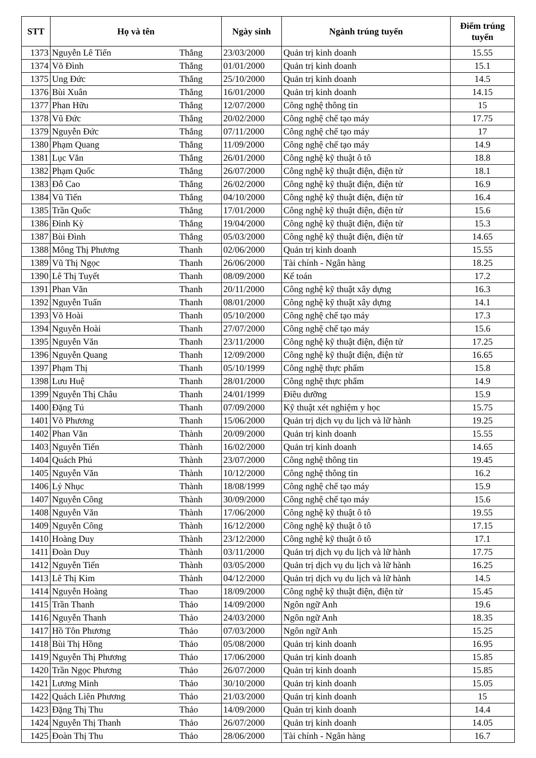| STT | Họ và tên | | Ngày sinh | Ngành trúng tuyển | Điểm trúng tuyển |
| --- | --- | --- | --- | --- | --- |
| 1373 | Nguyễn Lê Tiến | Thắng | 23/03/2000 | Quản trị kinh doanh | 15.55 |
| 1374 | Võ Đình | Thắng | 01/01/2000 | Quản trị kinh doanh | 15.1 |
| 1375 | Ung Đức | Thắng | 25/10/2000 | Quản trị kinh doanh | 14.5 |
| 1376 | Bùi Xuân | Thắng | 16/01/2000 | Quản trị kinh doanh | 14.15 |
| 1377 | Phan Hữu | Thắng | 12/07/2000 | Công nghệ thông tin | 15 |
| 1378 | Vũ Đức | Thắng | 20/02/2000 | Công nghệ chế tạo máy | 17.75 |
| 1379 | Nguyễn Đức | Thắng | 07/11/2000 | Công nghệ chế tạo máy | 17 |
| 1380 | Phạm Quang | Thắng | 11/09/2000 | Công nghệ chế tạo máy | 14.9 |
| 1381 | Lục Văn | Thắng | 26/01/2000 | Công nghệ kỹ thuật ô tô | 18.8 |
| 1382 | Phạm Quốc | Thắng | 26/07/2000 | Công nghệ kỹ thuật điện, điện tử | 18.1 |
| 1383 | Đỗ Cao | Thắng | 26/02/2000 | Công nghệ kỹ thuật điện, điện tử | 16.9 |
| 1384 | Vũ Tiến | Thắng | 04/10/2000 | Công nghệ kỹ thuật điện, điện tử | 16.4 |
| 1385 | Trần Quốc | Thắng | 17/01/2000 | Công nghệ kỹ thuật điện, điện tử | 15.6 |
| 1386 | Đinh Kỳ | Thắng | 19/04/2000 | Công nghệ kỹ thuật điện, điện tử | 15.3 |
| 1387 | Bùi Đình | Thắng | 05/03/2000 | Công nghệ kỹ thuật điện, điện tử | 14.65 |
| 1388 | Mông Thị Phương | Thanh | 02/06/2000 | Quản trị kinh doanh | 15.55 |
| 1389 | Vũ Thị Ngọc | Thanh | 26/06/2000 | Tài chính - Ngân hàng | 18.25 |
| 1390 | Lê Thị Tuyết | Thanh | 08/09/2000 | Kế toán | 17.2 |
| 1391 | Phan Văn | Thanh | 20/11/2000 | Công nghệ kỹ thuật xây dựng | 16.3 |
| 1392 | Nguyễn Tuấn | Thanh | 08/01/2000 | Công nghệ kỹ thuật xây dựng | 14.1 |
| 1393 | Võ Hoài | Thanh | 05/10/2000 | Công nghệ chế tạo máy | 17.3 |
| 1394 | Nguyễn Hoài | Thanh | 27/07/2000 | Công nghệ chế tạo máy | 15.6 |
| 1395 | Nguyễn Văn | Thanh | 23/11/2000 | Công nghệ kỹ thuật điện, điện tử | 17.25 |
| 1396 | Nguyễn Quang | Thanh | 12/09/2000 | Công nghệ kỹ thuật điện, điện tử | 16.65 |
| 1397 | Phạm Thị | Thanh | 05/10/1999 | Công nghệ thực phẩm | 15.8 |
| 1398 | Lưu Huệ | Thanh | 28/01/2000 | Công nghệ thực phẩm | 14.9 |
| 1399 | Nguyễn Thị Châu | Thanh | 24/01/1999 | Điều dưỡng | 15.9 |
| 1400 | Đặng Tú | Thanh | 07/09/2000 | Kỹ thuật xét nghiệm y học | 15.75 |
| 1401 | Võ Phương | Thanh | 15/06/2000 | Quản trị dịch vụ du lịch và lữ hành | 19.25 |
| 1402 | Phan Văn | Thành | 20/09/2000 | Quản trị kinh doanh | 15.55 |
| 1403 | Nguyễn Tiến | Thành | 16/02/2000 | Quản trị kinh doanh | 14.65 |
| 1404 | Quách Phú | Thành | 23/07/2000 | Công nghệ thông tin | 19.45 |
| 1405 | Nguyễn Văn | Thành | 10/12/2000 | Công nghệ thông tin | 16.2 |
| 1406 | Lỷ Nhục | Thành | 18/08/1999 | Công nghệ chế tạo máy | 15.9 |
| 1407 | Nguyễn Công | Thành | 30/09/2000 | Công nghệ chế tạo máy | 15.6 |
| 1408 | Nguyễn Văn | Thành | 17/06/2000 | Công nghệ kỹ thuật ô tô | 19.55 |
| 1409 | Nguyễn Công | Thành | 16/12/2000 | Công nghệ kỹ thuật ô tô | 17.15 |
| 1410 | Hoàng Duy | Thành | 23/12/2000 | Công nghệ kỹ thuật ô tô | 17.1 |
| 1411 | Đoàn Duy | Thành | 03/11/2000 | Quản trị dịch vụ du lịch và lữ hành | 17.75 |
| 1412 | Nguyễn Tiến | Thành | 03/05/2000 | Quản trị dịch vụ du lịch và lữ hành | 16.25 |
| 1413 | Lê Thị Kim | Thành | 04/12/2000 | Quản trị dịch vụ du lịch và lữ hành | 14.5 |
| 1414 | Nguyễn Hoàng | Thao | 18/09/2000 | Công nghệ kỹ thuật điện, điện tử | 15.45 |
| 1415 | Trần Thanh | Thảo | 14/09/2000 | Ngôn ngữ Anh | 19.6 |
| 1416 | Nguyễn Thanh | Thảo | 24/03/2000 | Ngôn ngữ Anh | 18.35 |
| 1417 | Hồ Tôn Phương | Thảo | 07/03/2000 | Ngôn ngữ Anh | 15.25 |
| 1418 | Bùi Thị Hồng | Thảo | 05/08/2000 | Quản trị kinh doanh | 16.95 |
| 1419 | Nguyễn Thị Phương | Thảo | 17/06/2000 | Quản trị kinh doanh | 15.85 |
| 1420 | Trần Ngọc Phương | Thảo | 26/07/2000 | Quản trị kinh doanh | 15.85 |
| 1421 | Lương Minh | Thảo | 30/10/2000 | Quản trị kinh doanh | 15.05 |
| 1422 | Quách Liên Phương | Thảo | 21/03/2000 | Quản trị kinh doanh | 15 |
| 1423 | Đặng Thị Thu | Thảo | 14/09/2000 | Quản trị kinh doanh | 14.4 |
| 1424 | Nguyễn Thị Thanh | Thảo | 26/07/2000 | Quản trị kinh doanh | 14.05 |
| 1425 | Đoàn Thị Thu | Thảo | 28/06/2000 | Tài chính - Ngân hàng | 16.7 |